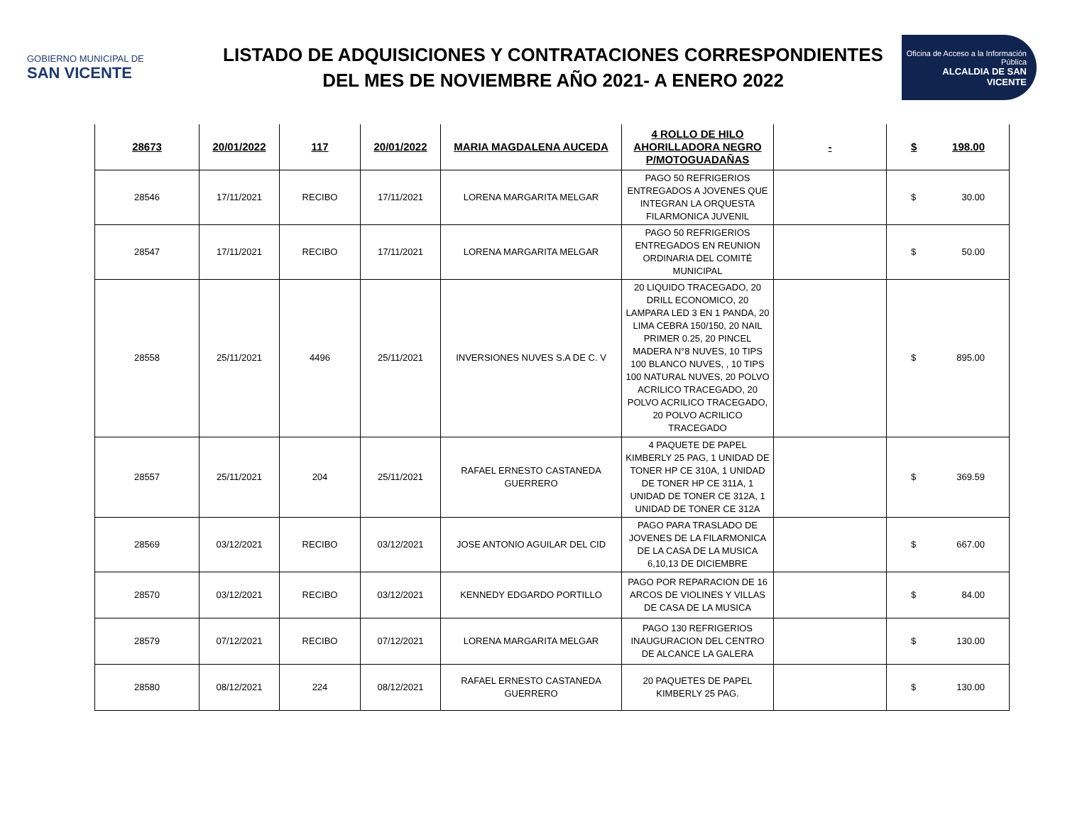GOBIERNO MUNICIPAL DE
SAN VICENTE
LISTADO DE ADQUISICIONES Y CONTRATACIONES CORRESPONDIENTES
DEL MES DE NOVIEMBRE AÑO 2021- A ENERO 2022
Oficina de Acceso a la Información Pública
ALCALDIA DE SAN VICENTE
| 28673 | 20/01/2022 | 117 | 20/01/2022 | MARIA MAGDALENA AUCEDA | 4 ROLLO DE HILO AHORILLADORA NEGRO P/MOTOGUADAÑAS | - | $ 198.00 |
| 28546 | 17/11/2021 | RECIBO | 17/11/2021 | LORENA MARGARITA MELGAR | PAGO 50 REFRIGERIOS ENTREGADOS A JOVENES QUE INTEGRAN LA ORQUESTA FILARMONICA JUVENIL | | $ 30.00 |
| 28547 | 17/11/2021 | RECIBO | 17/11/2021 | LORENA MARGARITA MELGAR | PAGO 50 REFRIGERIOS ENTREGADOS EN REUNION ORDINARIA DEL COMITÉ MUNICIPAL | | $ 50.00 |
| 28558 | 25/11/2021 | 4496 | 25/11/2021 | INVERSIONES NUVES S.A DE C. V | 20 LIQUIDO TRACEGADO, 20 DRILL ECONOMICO, 20 LAMPARA LED 3 EN 1 PANDA, 20 LIMA CEBRA 150/150, 20 NAIL PRIMER 0.25, 20 PINCEL MADERA N°8 NUVES, 10 TIPS 100 BLANCO NUVES, , 10 TIPS 100 NATURAL NUVES, 20 POLVO ACRILICO TRACEGADO, 20 POLVO ACRILICO TRACEGADO, 20 POLVO ACRILICO TRACEGADO | | $ 895.00 |
| 28557 | 25/11/2021 | 204 | 25/11/2021 | RAFAEL ERNESTO CASTANEDA GUERRERO | 4 PAQUETE DE PAPEL KIMBERLY 25 PAG, 1 UNIDAD DE TONER HP CE 310A, 1 UNIDAD DE TONER HP CE 311A, 1 UNIDAD DE TONER CE 312A, 1 UNIDAD DE TONER CE 312A | | $ 369.59 |
| 28569 | 03/12/2021 | RECIBO | 03/12/2021 | JOSE ANTONIO AGUILAR DEL CID | PAGO PARA TRASLADO DE JOVENES DE LA FILARMONICA DE LA CASA DE LA MUSICA 6,10,13 DE DICIEMBRE | | $ 667.00 |
| 28570 | 03/12/2021 | RECIBO | 03/12/2021 | KENNEDY EDGARDO PORTILLO | PAGO POR REPARACION DE 16 ARCOS DE VIOLINES Y VILLAS DE CASA DE LA MUSICA | | $ 84.00 |
| 28579 | 07/12/2021 | RECIBO | 07/12/2021 | LORENA MARGARITA MELGAR | PAGO 130 REFRIGERIOS INAUGURACION DEL CENTRO DE ALCANCE LA GALERA | | $ 130.00 |
| 28580 | 08/12/2021 | 224 | 08/12/2021 | RAFAEL ERNESTO CASTANEDA GUERRERO | 20 PAQUETES DE PAPEL KIMBERLY 25 PAG. | | $ 130.00 |